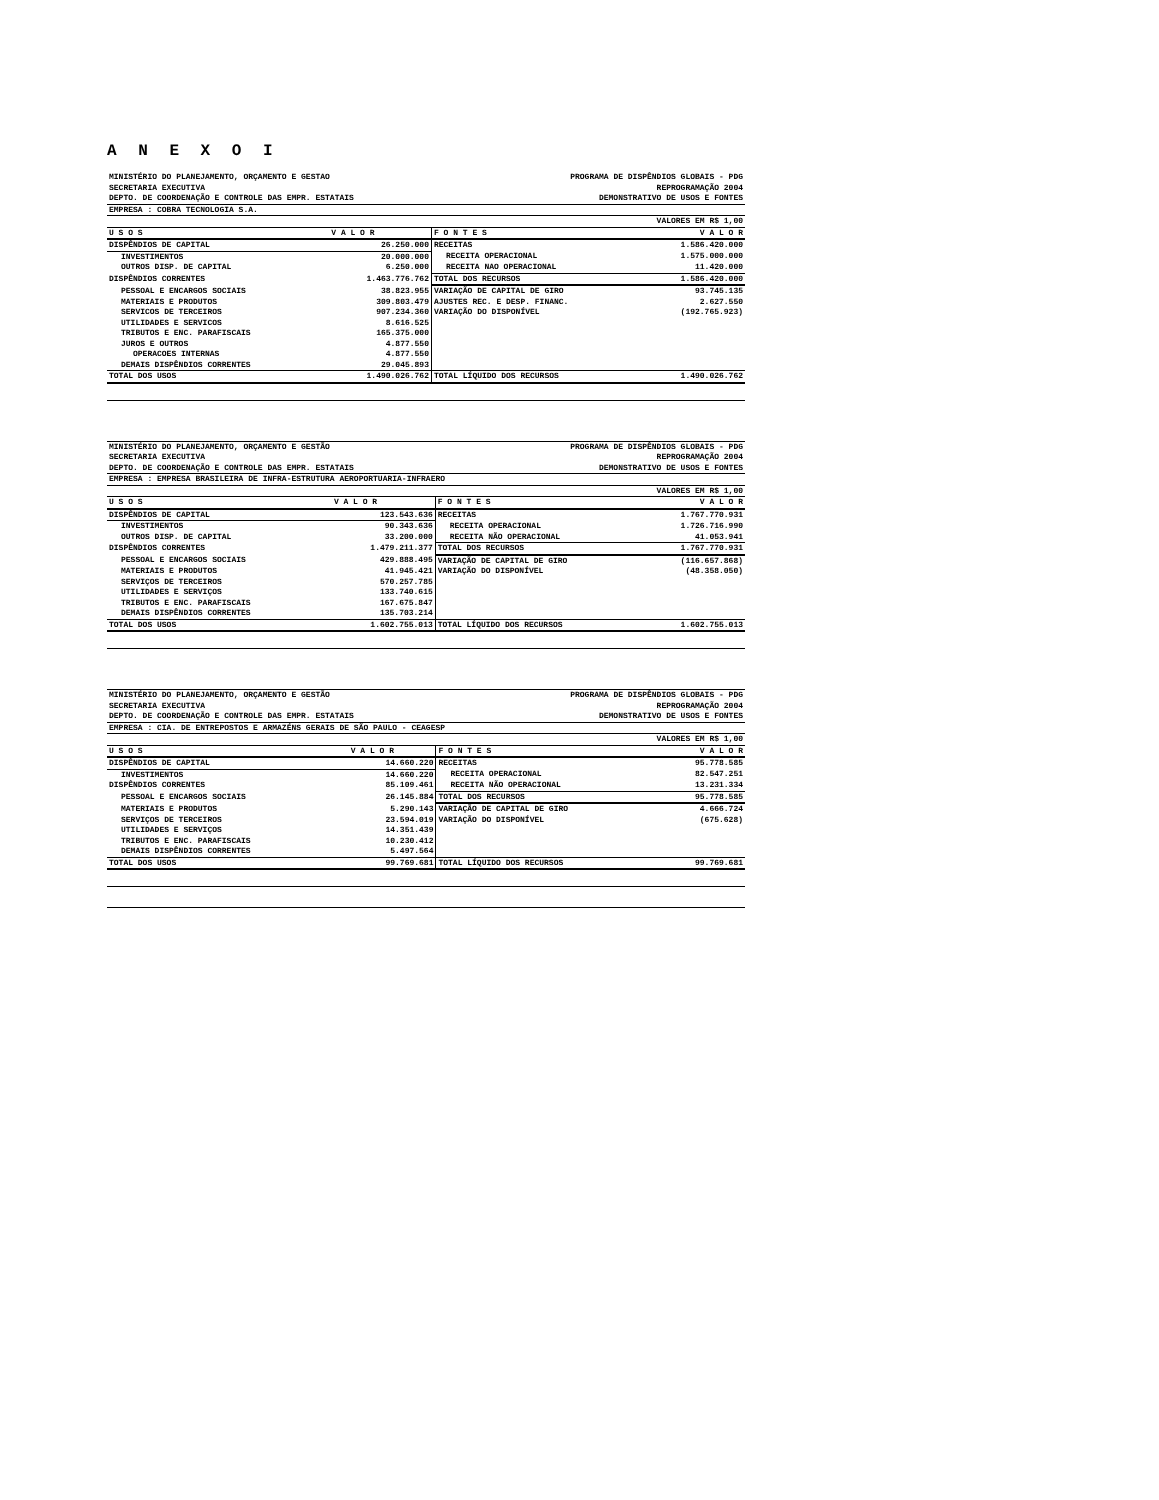A N E X O I
| MINISTÉRIO DO PLANEJAMENTO, ORÇAMENTO E GESTAO | PROGRAMA DE DISPÊNDIOS GLOBAIS - PDG |
| SECRETARIA EXECUTIVA | REPROGRAMAÇÃO 2004 |
| DEPTO. DE COORDENAÇÃO E CONTROLE DAS EMPR. ESTATAIS | DEMONSTRATIVO DE USOS E FONTES |
| EMPRESA : COBRA TECNOLOGIA S.A. | |
| | VALORES EM R$ 1,00 |
| U S O S | V A L O R | F O N T E S | V A L O R |
| --- | --- | --- | --- |
| DISPÊNDIOS DE CAPITAL | 26.250.000 | RECEITAS | 1.586.420.000 |
| INVESTIMENTOS | 20.000.000 | RECEITA OPERACIONAL | 1.575.000.000 |
| OUTROS DISP. DE CAPITAL | 6.250.000 | RECEITA NAO OPERACIONAL | 11.420.000 |
| DISPÊNDIOS CORRENTES | 1.463.776.762 | TOTAL DOS RECURSOS | 1.586.420.000 |
| PESSOAL E ENCARGOS SOCIAIS | 38.823.955 | VARIAÇÃO DE CAPITAL DE GIRO | 93.745.135 |
| MATERIAIS E PRODUTOS | 309.803.479 | AJUSTES REC. E DESP. FINANC. | 2.627.550 |
| SERVICOS DE TERCEIROS | 907.234.360 | VARIAÇÃO DO DISPONÍVEL | (192.765.923) |
| UTILIDADES E SERVICOS | 8.616.525 | | |
| TRIBUTOS E ENC. PARAFISCAIS | 165.375.000 | | |
| JUROS E OUTROS | 4.877.550 | | |
| OPERACOES INTERNAS | 4.877.550 | | |
| DEMAIS DISPÊNDIOS CORRENTES | 29.045.893 | | |
| TOTAL DOS USOS | 1.490.026.762 | TOTAL LÍQUIDO DOS RECURSOS | 1.490.026.762 |
| MINISTÉRIO DO PLANEJAMENTO, ORÇAMENTO E GESTÃO | PROGRAMA DE DISPÊNDIOS GLOBAIS - PDG |
| SECRETARIA EXECUTIVA | REPROGRAMAÇÃO 2004 |
| DEPTO. DE COORDENAÇÃO E CONTROLE DAS EMPR. ESTATAIS | DEMONSTRATIVO DE USOS E FONTES |
| EMPRESA : EMPRESA BRASILEIRA DE INFRA-ESTRUTURA AEROPORTUARIA-INFRAERO | |
| | VALORES EM R$ 1,00 |
| U S O S | V A L O R | F O N T E S | V A L O R |
| --- | --- | --- | --- |
| DISPÊNDIOS DE CAPITAL | 123.543.636 | RECEITAS | 1.767.770.931 |
| INVESTIMENTOS | 90.343.636 | RECEITA OPERACIONAL | 1.726.716.990 |
| OUTROS DISP. DE CAPITAL | 33.200.000 | RECEITA NÃO OPERACIONAL | 41.053.941 |
| DISPÊNDIOS CORRENTES | 1.479.211.377 | TOTAL DOS RECURSOS | 1.767.770.931 |
| PESSOAL E ENCARGOS SOCIAIS | 429.888.495 | VARIAÇÃO DE CAPITAL DE GIRO | (116.657.868) |
| MATERIAIS E PRODUTOS | 41.945.421 | VARIAÇÃO DO DISPONÍVEL | (48.358.050) |
| SERVIÇOS DE TERCEIROS | 570.257.785 | | |
| UTILIDADES E SERVIÇOS | 133.740.615 | | |
| TRIBUTOS E ENC. PARAFISCAIS | 167.675.847 | | |
| DEMAIS DISPÊNDIOS CORRENTES | 135.703.214 | | |
| TOTAL DOS USOS | 1.602.755.013 | TOTAL LÍQUIDO DOS RECURSOS | 1.602.755.013 |
| MINISTÉRIO DO PLANEJAMENTO, ORÇAMENTO E GESTÃO | PROGRAMA DE DISPÊNDIOS GLOBAIS - PDG |
| SECRETARIA EXECUTIVA | REPROGRAMAÇÃO 2004 |
| DEPTO. DE COORDENAÇÃO E CONTROLE DAS EMPR. ESTATAIS | DEMONSTRATIVO DE USOS E FONTES |
| EMPRESA : CIA. DE ENTREPOSTOS E ARMAZÉNS GERAIS DE SÃO PAULO - CEAGESP | |
| | VALORES EM R$ 1,00 |
| U S O S | V A L O R | F O N T E S | V A L O R |
| --- | --- | --- | --- |
| DISPÊNDIOS DE CAPITAL | 14.660.220 | RECEITAS | 95.778.585 |
| INVESTIMENTOS | 14.660.220 | RECEITA OPERACIONAL | 82.547.251 |
| DISPÊNDIOS CORRENTES | 85.109.461 | RECEITA NÃO OPERACIONAL | 13.231.334 |
| PESSOAL E ENCARGOS SOCIAIS | 26.145.884 | TOTAL DOS RECURSOS | 95.778.585 |
| MATERIAIS E PRODUTOS | 5.290.143 | VARIAÇÃO DE CAPITAL DE GIRO | 4.666.724 |
| SERVIÇOS DE TERCEIROS | 23.594.019 | VARIAÇÃO DO DISPONÍVEL | (675.628) |
| UTILIDADES E SERVIÇOS | 14.351.439 | | |
| TRIBUTOS E ENC. PARAFISCAIS | 10.230.412 | | |
| DEMAIS DISPÊNDIOS CORRENTES | 5.497.564 | | |
| TOTAL DOS USOS | 99.769.681 | TOTAL LÍQUIDO DOS RECURSOS | 99.769.681 |